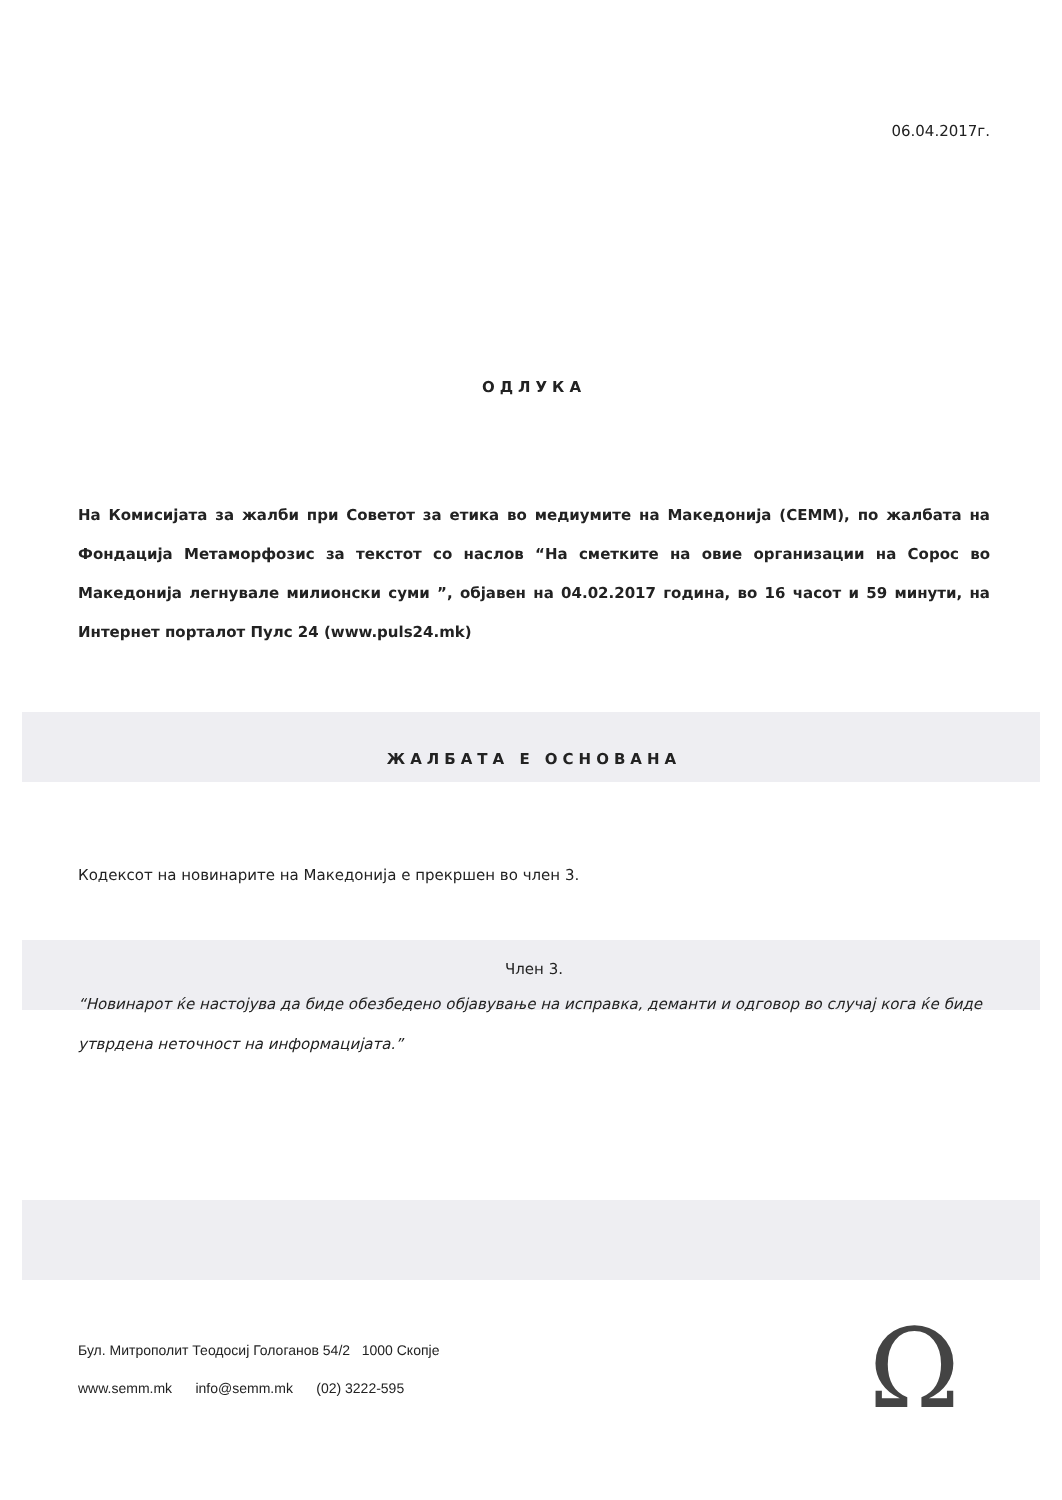06.04.2017г.
ОДЛУКА
На Комисијата за жалби при Советот за етика во медиумите на Македонија (СЕММ), по жалбата на Фондација Метаморфозис за текстот со наслов “На сметките на овие организации на Сорос во Македонија легнувале милионски суми ”, објавен на 04.02.2017 година, во 16 часот и 59 минути, на Интернет порталот Пулс 24 (www.puls24.mk)
ЖАЛБАТА Е ОСНОВАНА
Кодексот на новинарите на Македонија е прекршен во член 3.
Член 3.
“Новинарот ќе настојува да биде обезбедено објавување на исправка, деманти и одговор во случај кога ќе биде утврдена неточност на информацијата.”
Бул. Митрополит Теодосиј Гологанов 54/2 1000 Скопје
www.semm.mk info@semm.mk (02) 3222-595
Ω